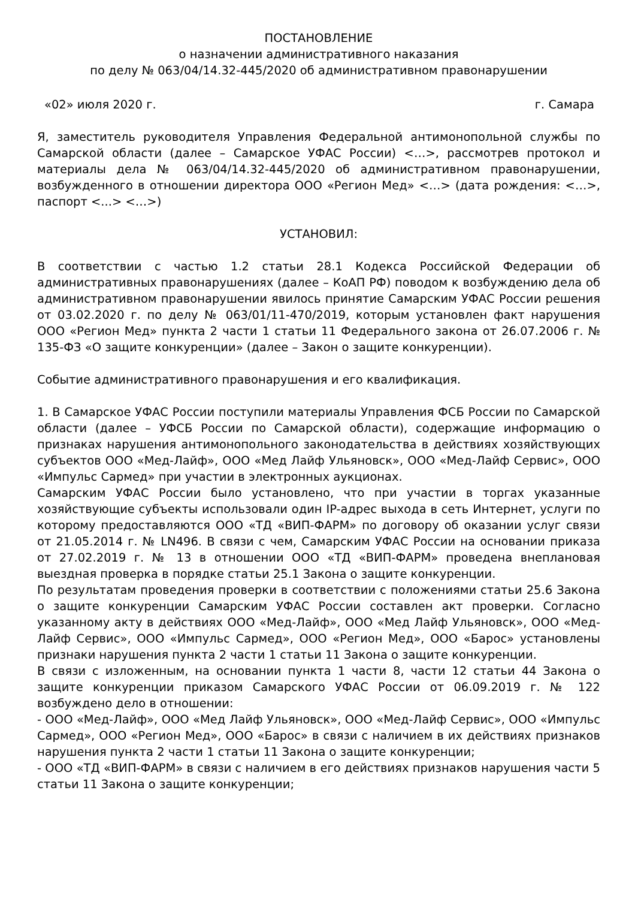ПОСТАНОВЛЕНИЕ
о назначении административного наказания
по делу № 063/04/14.32-445/2020 об административном правонарушении
«02» июля 2020 г. г. Самара
Я, заместитель руководителя Управления Федеральной антимонопольной службы по Самарской области (далее – Самарское УФАС России) <…>, рассмотрев протокол и материалы дела № 063/04/14.32-445/2020 об административном правонарушении, возбужденного в отношении директора ООО «Регион Мед» <…> (дата рождения: <…>, паспорт <...> <…>)
УСТАНОВИЛ:
В соответствии с частью 1.2 статьи 28.1 Кодекса Российской Федерации об административных правонарушениях (далее – КоАП РФ) поводом к возбуждению дела об административном правонарушении явилось принятие Самарским УФАС России решения от 03.02.2020 г. по делу № 063/01/11-470/2019, которым установлен факт нарушения ООО «Регион Мед» пункта 2 части 1 статьи 11 Федерального закона от 26.07.2006 г. № 135-ФЗ «О защите конкуренции» (далее – Закон о защите конкуренции).
Событие административного правонарушения и его квалификация.
1. В Самарское УФАС России поступили материалы Управления ФСБ России по Самарской области (далее – УФСБ России по Самарской области), содержащие информацию о признаках нарушения антимонопольного законодательства в действиях хозяйствующих субъектов ООО «Мед-Лайф», ООО «Мед Лайф Ульяновск», ООО «Мед-Лайф Сервис», ООО «Импульс Сармед» при участии в электронных аукционах.
Самарским УФАС России было установлено, что при участии в торгах указанные хозяйствующие субъекты использовали один IP-адрес выхода в сеть Интернет, услуги по которому предоставляются ООО «ТД «ВИП-ФАРМ» по договору об оказании услуг связи от 21.05.2014 г. № LN496. В связи с чем, Самарским УФАС России на основании приказа от 27.02.2019 г. № 13 в отношении ООО «ТД «ВИП-ФАРМ» проведена внеплановая выездная проверка в порядке статьи 25.1 Закона о защите конкуренции.
По результатам проведения проверки в соответствии с положениями статьи 25.6 Закона о защите конкуренции Самарским УФАС России составлен акт проверки. Согласно указанному акту в действиях ООО «Мед-Лайф», ООО «Мед Лайф Ульяновск», ООО «Мед-Лайф Сервис», ООО «Импульс Сармед», ООО «Регион Мед», ООО «Барос» установлены признаки нарушения пункта 2 части 1 статьи 11 Закона о защите конкуренции.
В связи с изложенным, на основании пункта 1 части 8, части 12 статьи 44 Закона о защите конкуренции приказом Самарского УФАС России от 06.09.2019 г. № 122 возбуждено дело в отношении:
- ООО «Мед-Лайф», ООО «Мед Лайф Ульяновск», ООО «Мед-Лайф Сервис», ООО «Импульс Сармед», ООО «Регион Мед», ООО «Барос» в связи с наличием в их действиях признаков нарушения пункта 2 части 1 статьи 11 Закона о защите конкуренции;
- ООО «ТД «ВИП-ФАРМ» в связи с наличием в его действиях признаков нарушения части 5 статьи 11 Закона о защите конкуренции;